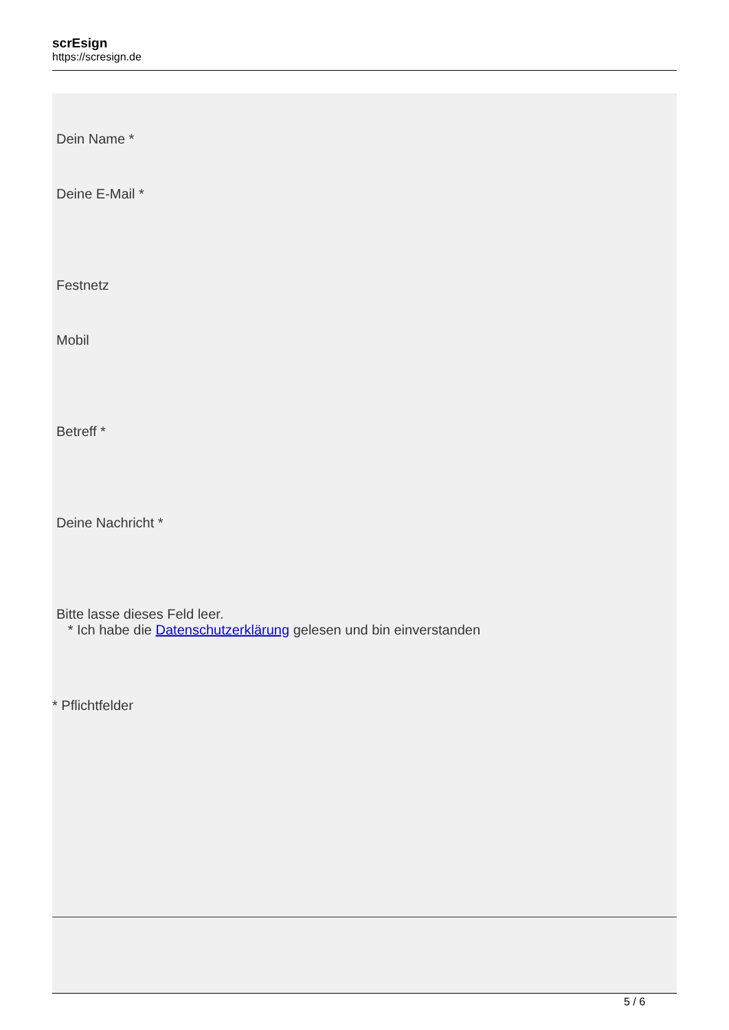scrEsign
https://scresign.de
Dein Name *
Deine E-Mail *
Festnetz
Mobil
Betreff *
Deine Nachricht *
Bitte lasse dieses Feld leer.
* Ich habe die Datenschutzerklärung gelesen und bin einverstanden
* Pflichtfelder
5 / 6